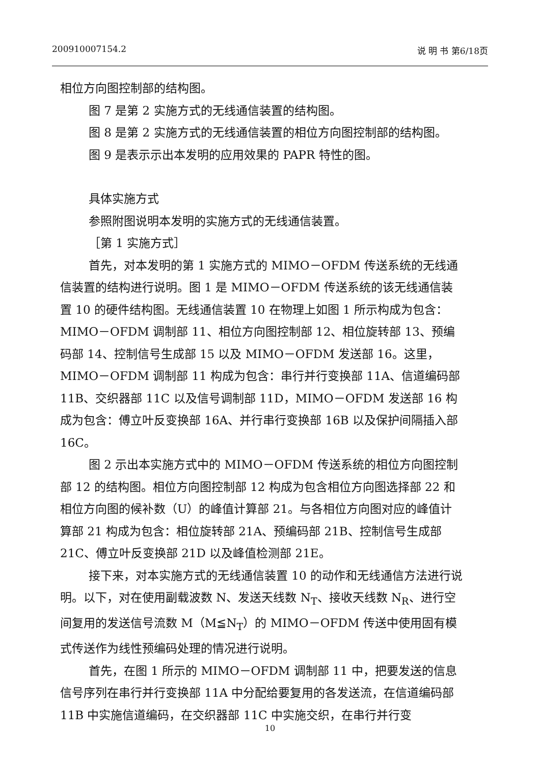200910007154.2 说 明 书 第6/18页
相位方向图控制部的结构图。
图 7 是第 2 实施方式的无线通信装置的结构图。
图 8 是第 2 实施方式的无线通信装置的相位方向图控制部的结构图。
图 9 是表示示出本发明的应用效果的 PAPR 特性的图。
具体实施方式
参照附图说明本发明的实施方式的无线通信装置。
［第 1 实施方式］
首先，对本发明的第 1 实施方式的 MIMO－OFDM 传送系统的无线通信装置的结构进行说明。图 1 是 MIMO－OFDM 传送系统的该无线通信装置 10 的硬件结构图。无线通信装置 10 在物理上如图 1 所示构成为包含：MIMO－OFDM 调制部 11、相位方向图控制部 12、相位旋转部 13、预编码部 14、控制信号生成部 15 以及 MIMO－OFDM 发送部 16。这里，MIMO－OFDM 调制部 11 构成为包含：串行并行变换部 11A、信道编码部 11B、交织器部 11C 以及信号调制部 11D，MIMO－OFDM 发送部 16 构成为包含：傅立叶反变换部 16A、并行串行变换部 16B 以及保护间隔插入部 16C。
图 2 示出本实施方式中的 MIMO－OFDM 传送系统的相位方向图控制部 12 的结构图。相位方向图控制部 12 构成为包含相位方向图选择部 22 和相位方向图的候补数（U）的峰值计算部 21。与各相位方向图对应的峰值计算部 21 构成为包含：相位旋转部 21A、预编码部 21B、控制信号生成部 21C、傅立叶反变换部 21D 以及峰值检测部 21E。
接下来，对本实施方式的无线通信装置 10 的动作和无线通信方法进行说明。以下，对在使用副载波数 N、发送天线数 N<sub>T</sub>、接收天线数 N<sub>R</sub>、进行空间复用的发送信号流数 M（M≦N<sub>T</sub>）的 MIMO－OFDM 传送中使用固有模式传送作为线性预编码处理的情况进行说明。
首先，在图 1 所示的 MIMO－OFDM 调制部 11 中，把要发送的信息信号序列在串行并行变换部 11A 中分配给要复用的各发送流，在信道编码部 11B 中实施信道编码，在交织器部 11C 中实施交织，在串行并行变
10